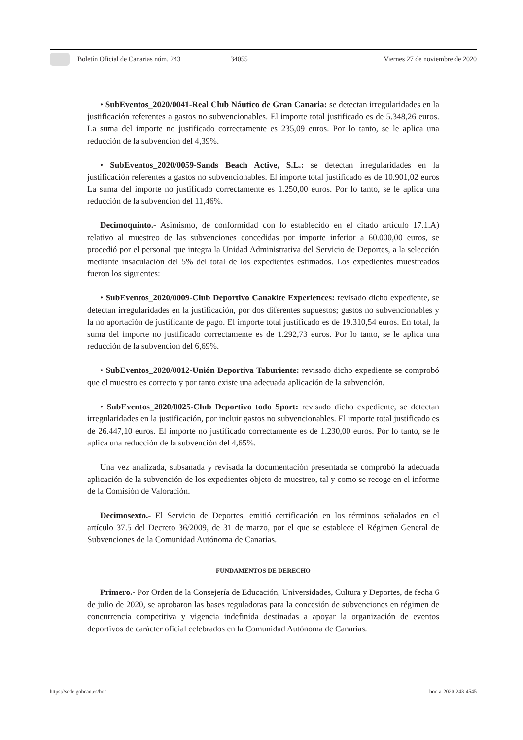Boletín Oficial de Canarias núm. 243 34055 Viernes 27 de noviembre de 2020
• SubEventos_2020/0041-Real Club Náutico de Gran Canaria: se detectan irregularidades en la justificación referentes a gastos no subvencionables. El importe total justificado es de 5.348,26 euros. La suma del importe no justificado correctamente es 235,09 euros. Por lo tanto, se le aplica una reducción de la subvención del 4,39%.
• SubEventos_2020/0059-Sands Beach Active, S.L.: se detectan irregularidades en la justificación referentes a gastos no subvencionables. El importe total justificado es de 10.901,02 euros La suma del importe no justificado correctamente es 1.250,00 euros. Por lo tanto, se le aplica una reducción de la subvención del 11,46%.
Decimoquinto.- Asimismo, de conformidad con lo establecido en el citado artículo 17.1.A) relativo al muestreo de las subvenciones concedidas por importe inferior a 60.000,00 euros, se procedió por el personal que integra la Unidad Administrativa del Servicio de Deportes, a la selección mediante insaculación del 5% del total de los expedientes estimados. Los expedientes muestreados fueron los siguientes:
• SubEventos_2020/0009-Club Deportivo Canakite Experiences: revisado dicho expediente, se detectan irregularidades en la justificación, por dos diferentes supuestos; gastos no subvencionables y la no aportación de justificante de pago. El importe total justificado es de 19.310,54 euros. En total, la suma del importe no justificado correctamente es de 1.292,73 euros. Por lo tanto, se le aplica una reducción de la subvención del 6,69%.
• SubEventos_2020/0012-Unión Deportiva Taburiente: revisado dicho expediente se comprobó que el muestro es correcto y por tanto existe una adecuada aplicación de la subvención.
• SubEventos_2020/0025-Club Deportivo todo Sport: revisado dicho expediente, se detectan irregularidades en la justificación, por incluir gastos no subvencionables. El importe total justificado es de 26.447,10 euros. El importe no justificado correctamente es de 1.230,00 euros. Por lo tanto, se le aplica una reducción de la subvención del 4,65%.
Una vez analizada, subsanada y revisada la documentación presentada se comprobó la adecuada aplicación de la subvención de los expedientes objeto de muestreo, tal y como se recoge en el informe de la Comisión de Valoración.
Decimosexto.- El Servicio de Deportes, emitió certificación en los términos señalados en el artículo 37.5 del Decreto 36/2009, de 31 de marzo, por el que se establece el Régimen General de Subvenciones de la Comunidad Autónoma de Canarias.
FUNDAMENTOS DE DERECHO
Primero.- Por Orden de la Consejería de Educación, Universidades, Cultura y Deportes, de fecha 6 de julio de 2020, se aprobaron las bases reguladoras para la concesión de subvenciones en régimen de concurrencia competitiva y vigencia indefinida destinadas a apoyar la organización de eventos deportivos de carácter oficial celebrados en la Comunidad Autónoma de Canarias.
https://sede.gobcan.es/boc boc-a-2020-243-4545